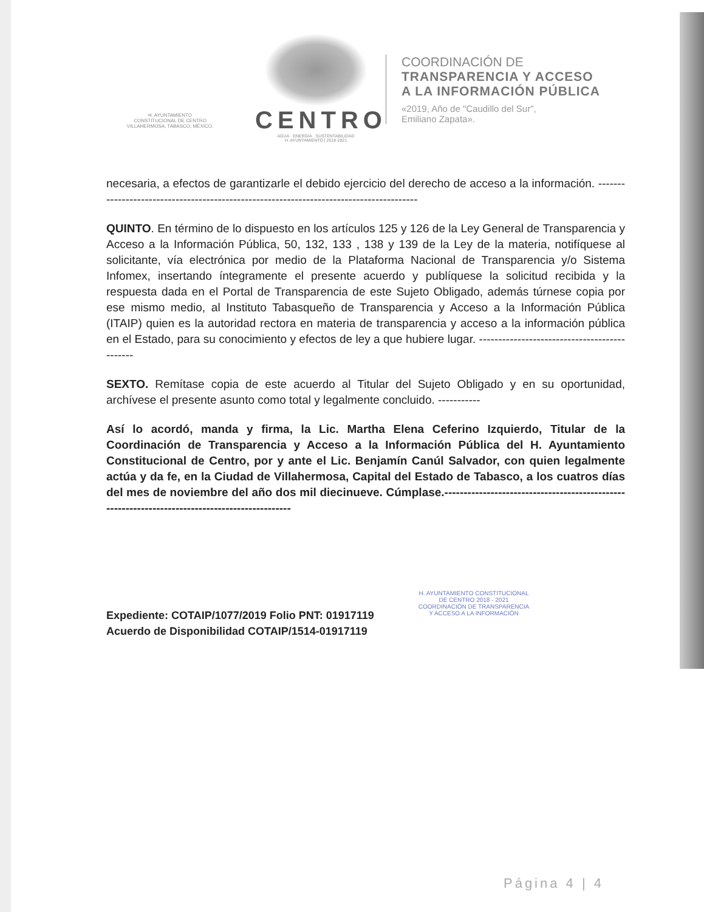H. AYUNTAMIENTO
CONSTITUCIONAL DE CENTRO
VILLAHERMOSA, TABASCO, MÉXICO.
CENTRO
AGUA · ENERGÍA · SUSTENTABILIDAD
H. AYUNTAMIENTO | 2018·2021
COORDINACIÓN DE
TRANSPARENCIA Y ACCESO
A LA INFORMACIÓN PÚBLICA
«2019, Año de "Caudillo del Sur",
Emiliano Zapata».
necesaria, a efectos de garantizarle el debido ejercicio del derecho de acceso a la información. ----------------------------------------------------------------------------------------
QUINTO. En término de lo dispuesto en los artículos 125 y 126 de la Ley General de Transparencia y Acceso a la Información Pública, 50, 132, 133 , 138 y 139 de la Ley de la materia, notifíquese al solicitante, vía electrónica por medio de la Plataforma Nacional de Transparencia y/o Sistema Infomex, insertando íntegramente el presente acuerdo y publíquese la solicitud recibida y la respuesta dada en el Portal de Transparencia de este Sujeto Obligado, además túrnese copia por ese mismo medio, al Instituto Tabasqueño de Transparencia y Acceso a la Información Pública (ITAIP) quien es la autoridad rectora en materia de transparencia y acceso a la información pública en el Estado, para su conocimiento y efectos de ley a que hubiere lugar. ---------------------------------------------
SEXTO. Remítase copia de este acuerdo al Titular del Sujeto Obligado y en su oportunidad, archívese el presente asunto como total y legalmente concluido. -----------
Así lo acordó, manda y firma, la Lic. Martha Elena Ceferino Izquierdo, Titular de la Coordinación de Transparencia y Acceso a la Información Pública del H. Ayuntamiento Constitucional de Centro, por y ante el Lic. Benjamín Canúl Salvador, con quien legalmente actúa y da fe, en la Ciudad de Villahermosa, Capital del Estado de Tabasco, a los cuatros días del mes de noviembre del año dos mil diecinueve. Cúmplase.-----------------------------------------------------------------------------------------------
Expediente: COTAIP/1077/2019 Folio PNT: 01917119
Acuerdo de Disponibilidad COTAIP/1514-01917119
H. AYUNTAMIENTO CONSTITUCIONAL
DE CENTRO 2018 - 2021
COORDINACIÓN DE TRANSPARENCIA
Y ACCESO A LA INFORMACIÓN
Página 4 | 4